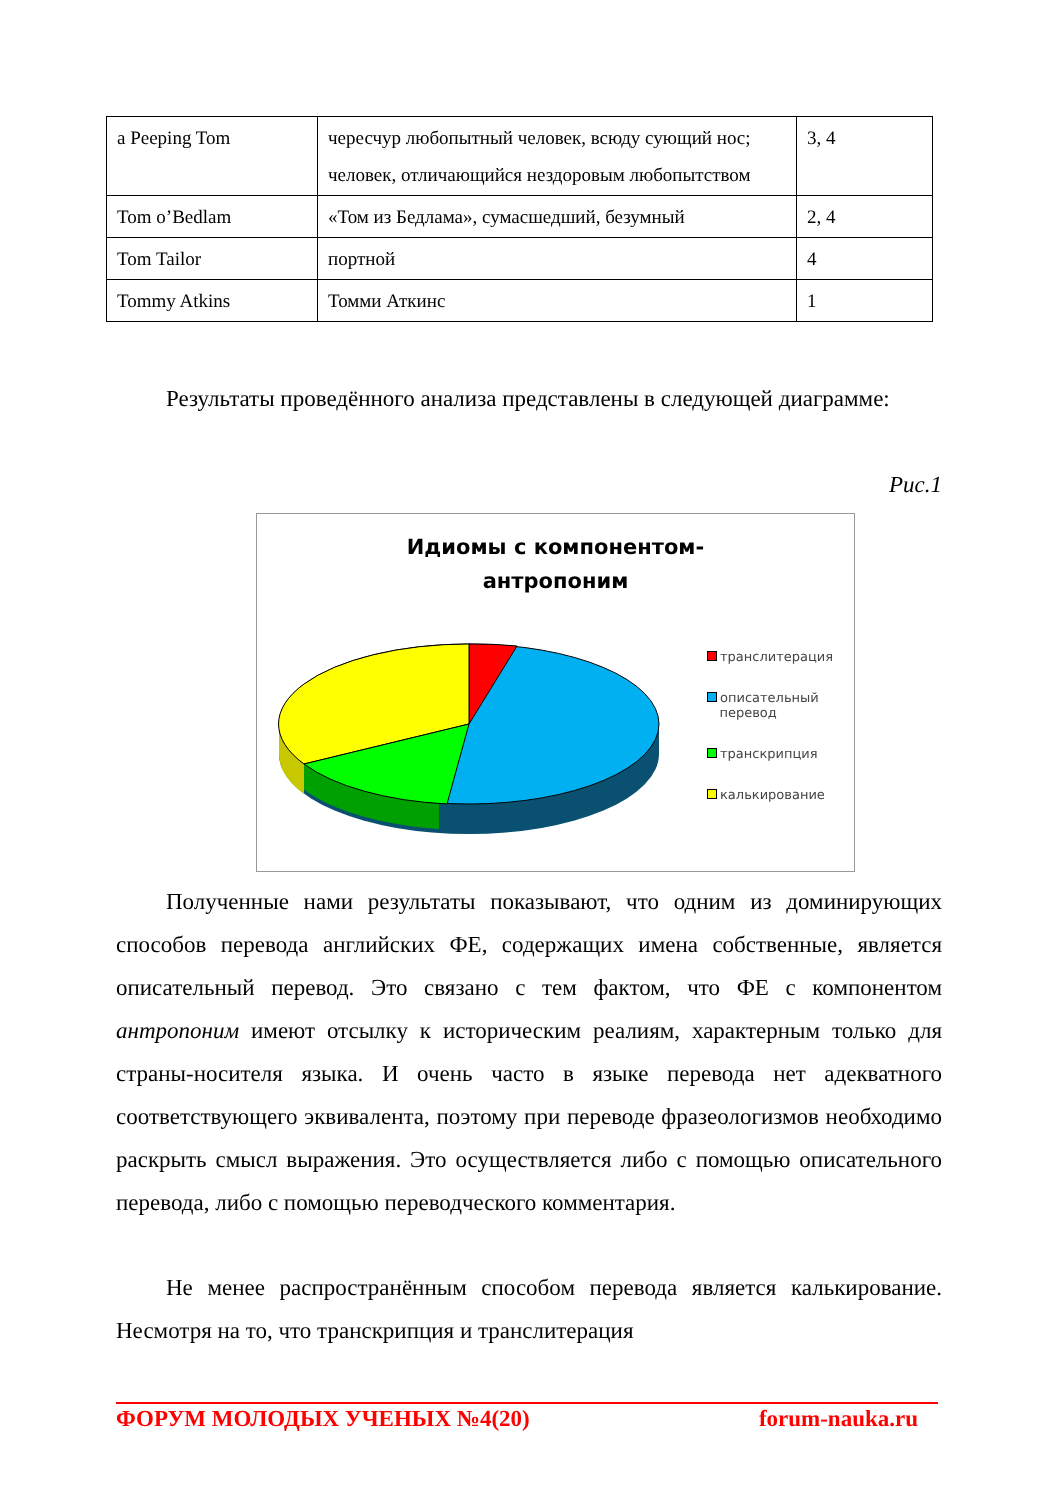| a Peeping Tom | чересчур любопытный человек, всюду сующий нос; человек, отличающийся нездоровым любопытством | 3, 4 |
| Tom o’Bedlam | «Том из Бедлама», сумасшедший, безумный | 2, 4 |
| Tom Tailor | портной | 4 |
| Tommy Atkins | Томми Аткинс | 1 |
Результаты проведённого анализа представлены в следующей диаграмме:
Рис.1
Идиомы с компонентом-
антропоним
транслитерация
описательный
перевод
транскрипция
калькирование
Полученные нами результаты показывают, что одним из доминирующих способов перевода английских ФЕ, содержащих имена собственные, является описательный перевод. Это связано с тем фактом, что ФЕ с компонентом антропоним имеют отсылку к историческим реалиям, характерным только для страны-носителя языка. И очень часто в языке перевода нет адекватного соответствующего эквивалента, поэтому при переводе фразеологизмов необходимо раскрыть смысл выражения. Это осуществляется либо с помощью описательного перевода, либо с помощью переводческого комментария.
Не менее распространённым способом перевода является калькирование. Несмотря на то, что транскрипция и транслитерация
ФОРУМ МОЛОДЫХ УЧЕНЫХ №4(20) forum-nauka.ru